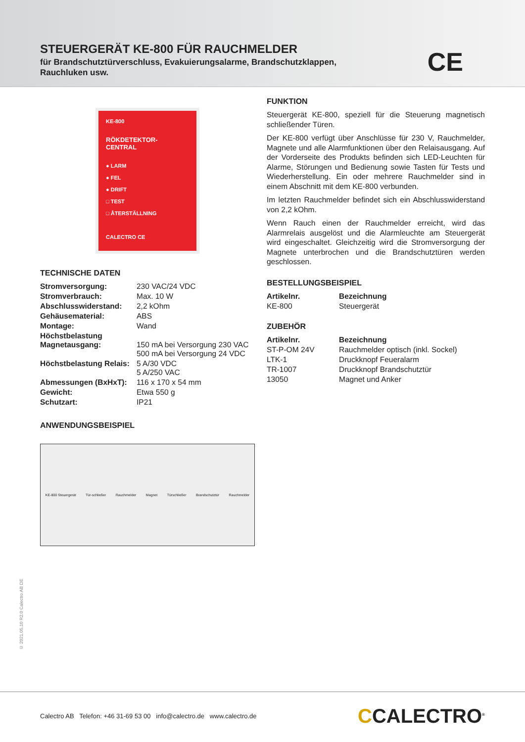STEUERGERÄT KE-800 FÜR RAUCHMELDER
für Brandschutztürverschluss, Evakuierungsalarme, Brandschutzklappen,
Rauchluken usw.
CE
KE-800
RÖKDETEKTOR-
CENTRAL
● LARM
● FEL
● DRIFT
□ TEST
□ ÅTERSTÄLLNING
CALECTRO CE
TECHNISCHE DATEN
| Stromversorgung: | 230 VAC/24 VDC |
| Stromverbrauch: | Max. 10 W |
| Abschlusswiderstand: | 2,2 kOhm |
| Gehäusematerial: | ABS |
| Montage: | Wand |
| Höchstbelastung Magnetausgang: | 150 mA bei Versorgung 230 VAC 500 mA bei Versorgung 24 VDC |
| Höchstbelastung Relais: | 5 A/30 VDC 5 A/250 VAC |
| Abmessungen (BxHxT): | 116 x 170 x 54 mm |
| Gewicht: | Etwa 550 g |
| Schutzart: | IP21 |
ANWENDUNGSBEISPIEL
KE-800 Steuergerät Tür-schließer Rauchmelder Magnet Türschließer Brandschutztür Rauchmelder
FUNKTION
Steuergerät KE-800, speziell für die Steuerung magnetisch schließender Türen.
Der KE-800 verfügt über Anschlüsse für 230 V, Rauchmelder, Magnete und alle Alarmfunktionen über den Relaisausgang. Auf der Vorderseite des Produkts befinden sich LED-Leuchten für Alarme, Störungen und Bedienung sowie Tasten für Tests und Wiederherstellung. Ein oder mehrere Rauchmelder sind in einem Abschnitt mit dem KE-800 verbunden.
Im letzten Rauchmelder befindet sich ein Abschlusswiderstand von 2,2 kOhm.
Wenn Rauch einen der Rauchmelder erreicht, wird das Alarmrelais ausgelöst und die Alarmleuchte am Steuergerät wird eingeschaltet. Gleichzeitig wird die Stromversorgung der Magnete unterbrochen und die Brandschutztüren werden geschlossen.
BESTELLUNGSBEISPIEL
| Artikelnr. | Bezeichnung |
| --- | --- |
| KE-800 | Steuergerät |
ZUBEHÖR
| Artikelnr. | Bezeichnung |
| --- | --- |
| ST-P-OM 24V | Rauchmelder optisch (inkl. Sockel) |
| LTK-1 | Druckknopf Feueralarm |
| TR-1007 | Druckknopf Brandschutztür |
| 13050 | Magnet und Anker |
© 2021.05.10 R2.0 Calectro AB DE
Calectro AB Telefon: +46 31-69 53 00 info@calectro.de www.calectro.de
CCALECTRO<sup>®</sup>